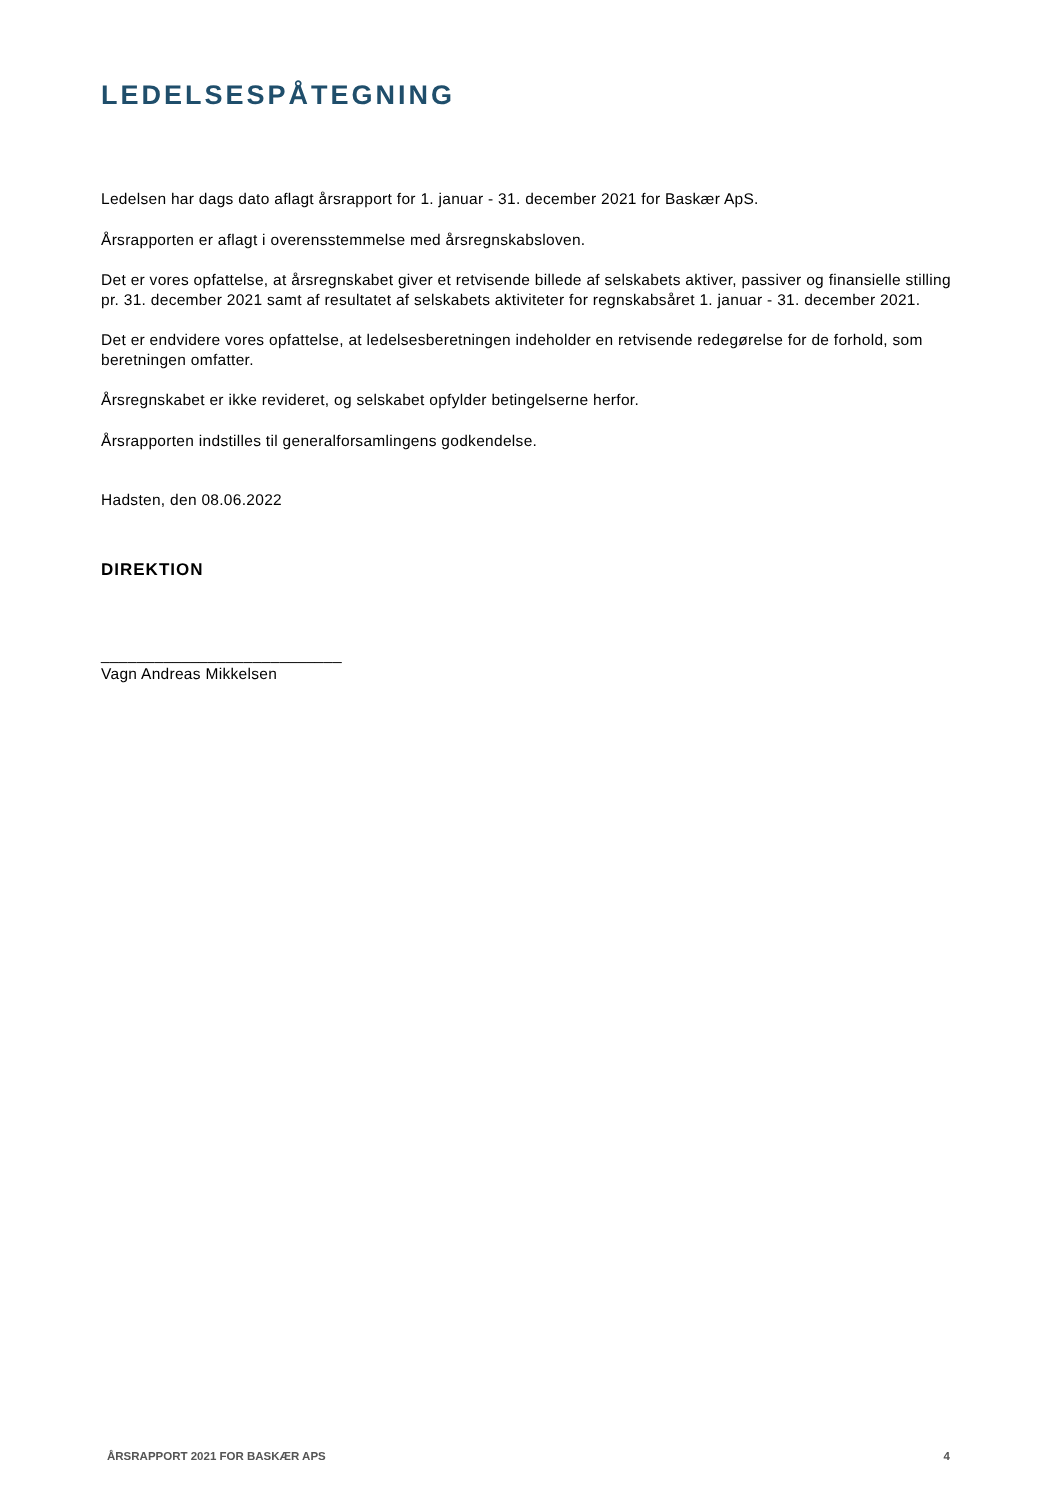LEDELSESPÅTEGNING
Ledelsen har dags dato aflagt årsrapport for 1. januar - 31. december 2021 for Baskær ApS.
Årsrapporten er aflagt i overensstemmelse med årsregnskabsloven.
Det er vores opfattelse, at årsregnskabet giver et retvisende billede af selskabets aktiver, passiver og finansielle stilling pr. 31. december 2021 samt af resultatet af selskabets aktiviteter for regnskabsåret 1. januar - 31. december 2021.
Det er endvidere vores opfattelse, at ledelsesberetningen indeholder en retvisende redegørelse for de forhold, som beretningen omfatter.
Årsregnskabet er ikke revideret, og selskabet opfylder betingelserne herfor.
Årsrapporten indstilles til generalforsamlingens godkendelse.
Hadsten, den 08.06.2022
DIREKTION
___________________________
Vagn Andreas Mikkelsen
ÅRSRAPPORT 2021 FOR BASKÆR APS 4